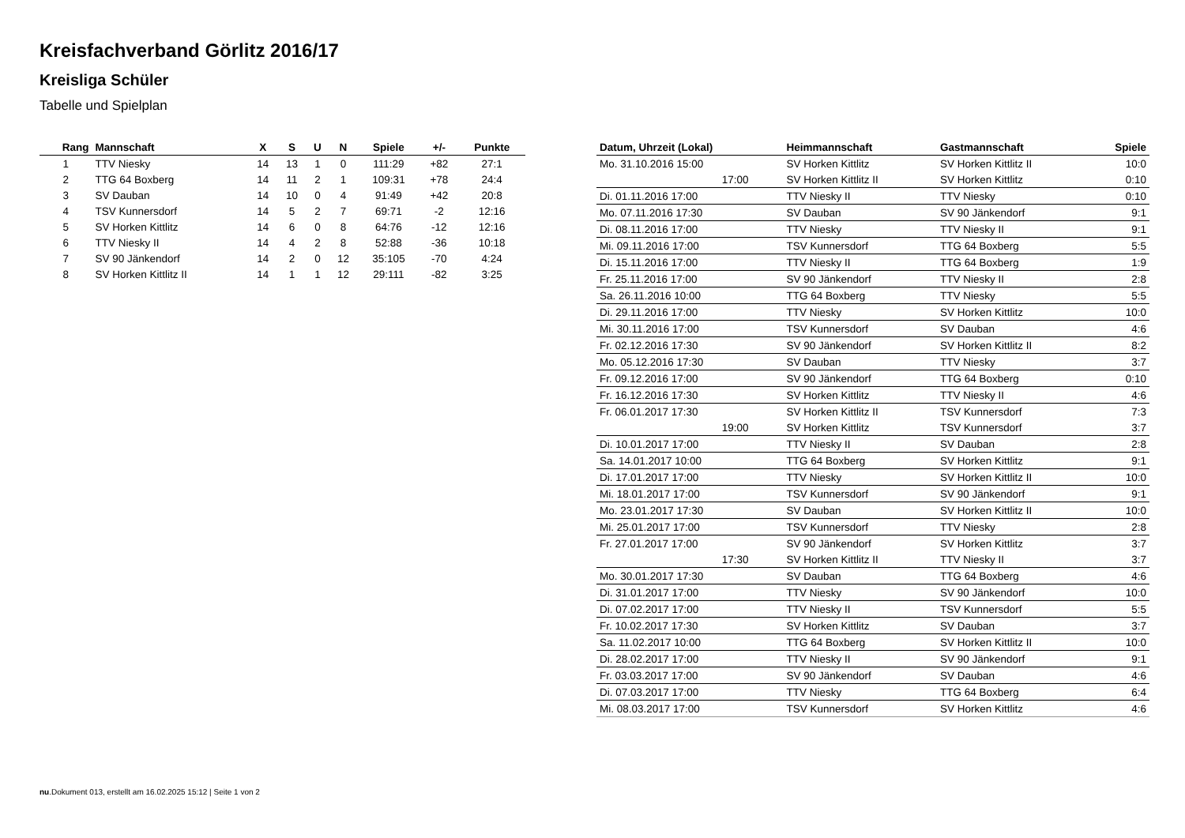Kreisfachverband Görlitz 2016/17
Kreisliga Schüler
Tabelle und Spielplan
| Rang | Mannschaft | X | S | U | N | Spiele | +/- | Punkte |
| --- | --- | --- | --- | --- | --- | --- | --- | --- |
| 1 | TTV Niesky | 14 | 13 | 1 | 0 | 111:29 | +82 | 27:1 |
| 2 | TTG 64 Boxberg | 14 | 11 | 2 | 1 | 109:31 | +78 | 24:4 |
| 3 | SV Dauban | 14 | 10 | 0 | 4 | 91:49 | +42 | 20:8 |
| 4 | TSV Kunnersdorf | 14 | 5 | 2 | 7 | 69:71 | -2 | 12:16 |
| 5 | SV Horken Kittlitz | 14 | 6 | 0 | 8 | 64:76 | -12 | 12:16 |
| 6 | TTV Niesky II | 14 | 4 | 2 | 8 | 52:88 | -36 | 10:18 |
| 7 | SV 90 Jänkendorf | 14 | 2 | 0 | 12 | 35:105 | -70 | 4:24 |
| 8 | SV Horken Kittlitz II | 14 | 1 | 1 | 12 | 29:111 | -82 | 3:25 |
| Datum, Uhrzeit (Lokal) | Heimmannschaft | Gastmannschaft | Spiele |
| --- | --- | --- | --- |
| Mo. 31.10.2016 15:00 | SV Horken Kittlitz | SV Horken Kittlitz II | 10:0 |
| 17:00 | SV Horken Kittlitz II | SV Horken Kittlitz | 0:10 |
| Di. 01.11.2016 17:00 | TTV Niesky II | TTV Niesky | 0:10 |
| Mo. 07.11.2016 17:30 | SV Dauban | SV 90 Jänkendorf | 9:1 |
| Di. 08.11.2016 17:00 | TTV Niesky | TTV Niesky II | 9:1 |
| Mi. 09.11.2016 17:00 | TSV Kunnersdorf | TTG 64 Boxberg | 5:5 |
| Di. 15.11.2016 17:00 | TTV Niesky II | TTG 64 Boxberg | 1:9 |
| Fr. 25.11.2016 17:00 | SV 90 Jänkendorf | TTV Niesky II | 2:8 |
| Sa. 26.11.2016 10:00 | TTG 64 Boxberg | TTV Niesky | 5:5 |
| Di. 29.11.2016 17:00 | TTV Niesky | SV Horken Kittlitz | 10:0 |
| Mi. 30.11.2016 17:00 | TSV Kunnersdorf | SV Dauban | 4:6 |
| Fr. 02.12.2016 17:30 | SV 90 Jänkendorf | SV Horken Kittlitz II | 8:2 |
| Mo. 05.12.2016 17:30 | SV Dauban | TTV Niesky | 3:7 |
| Fr. 09.12.2016 17:00 | SV 90 Jänkendorf | TTG 64 Boxberg | 0:10 |
| Fr. 16.12.2016 17:30 | SV Horken Kittlitz | TTV Niesky II | 4:6 |
| Fr. 06.01.2017 17:30 | SV Horken Kittlitz II | TSV Kunnersdorf | 7:3 |
| 19:00 | SV Horken Kittlitz | TSV Kunnersdorf | 3:7 |
| Di. 10.01.2017 17:00 | TTV Niesky II | SV Dauban | 2:8 |
| Sa. 14.01.2017 10:00 | TTG 64 Boxberg | SV Horken Kittlitz | 9:1 |
| Di. 17.01.2017 17:00 | TTV Niesky | SV Horken Kittlitz II | 10:0 |
| Mi. 18.01.2017 17:00 | TSV Kunnersdorf | SV 90 Jänkendorf | 9:1 |
| Mo. 23.01.2017 17:30 | SV Dauban | SV Horken Kittlitz II | 10:0 |
| Mi. 25.01.2017 17:00 | TSV Kunnersdorf | TTV Niesky | 2:8 |
| Fr. 27.01.2017 17:00 | SV 90 Jänkendorf | SV Horken Kittlitz | 3:7 |
| 17:30 | SV Horken Kittlitz II | TTV Niesky II | 3:7 |
| Mo. 30.01.2017 17:30 | SV Dauban | TTG 64 Boxberg | 4:6 |
| Di. 31.01.2017 17:00 | TTV Niesky | SV 90 Jänkendorf | 10:0 |
| Di. 07.02.2017 17:00 | TTV Niesky II | TSV Kunnersdorf | 5:5 |
| Fr. 10.02.2017 17:30 | SV Horken Kittlitz | SV Dauban | 3:7 |
| Sa. 11.02.2017 10:00 | TTG 64 Boxberg | SV Horken Kittlitz II | 10:0 |
| Di. 28.02.2017 17:00 | TTV Niesky II | SV 90 Jänkendorf | 9:1 |
| Fr. 03.03.2017 17:00 | SV 90 Jänkendorf | SV Dauban | 4:6 |
| Di. 07.03.2017 17:00 | TTV Niesky | TTG 64 Boxberg | 6:4 |
| Mi. 08.03.2017 17:00 | TSV Kunnersdorf | SV Horken Kittlitz | 4:6 |
nu.Dokument 013, erstellt am 16.02.2025 15:12 | Seite 1 von 2